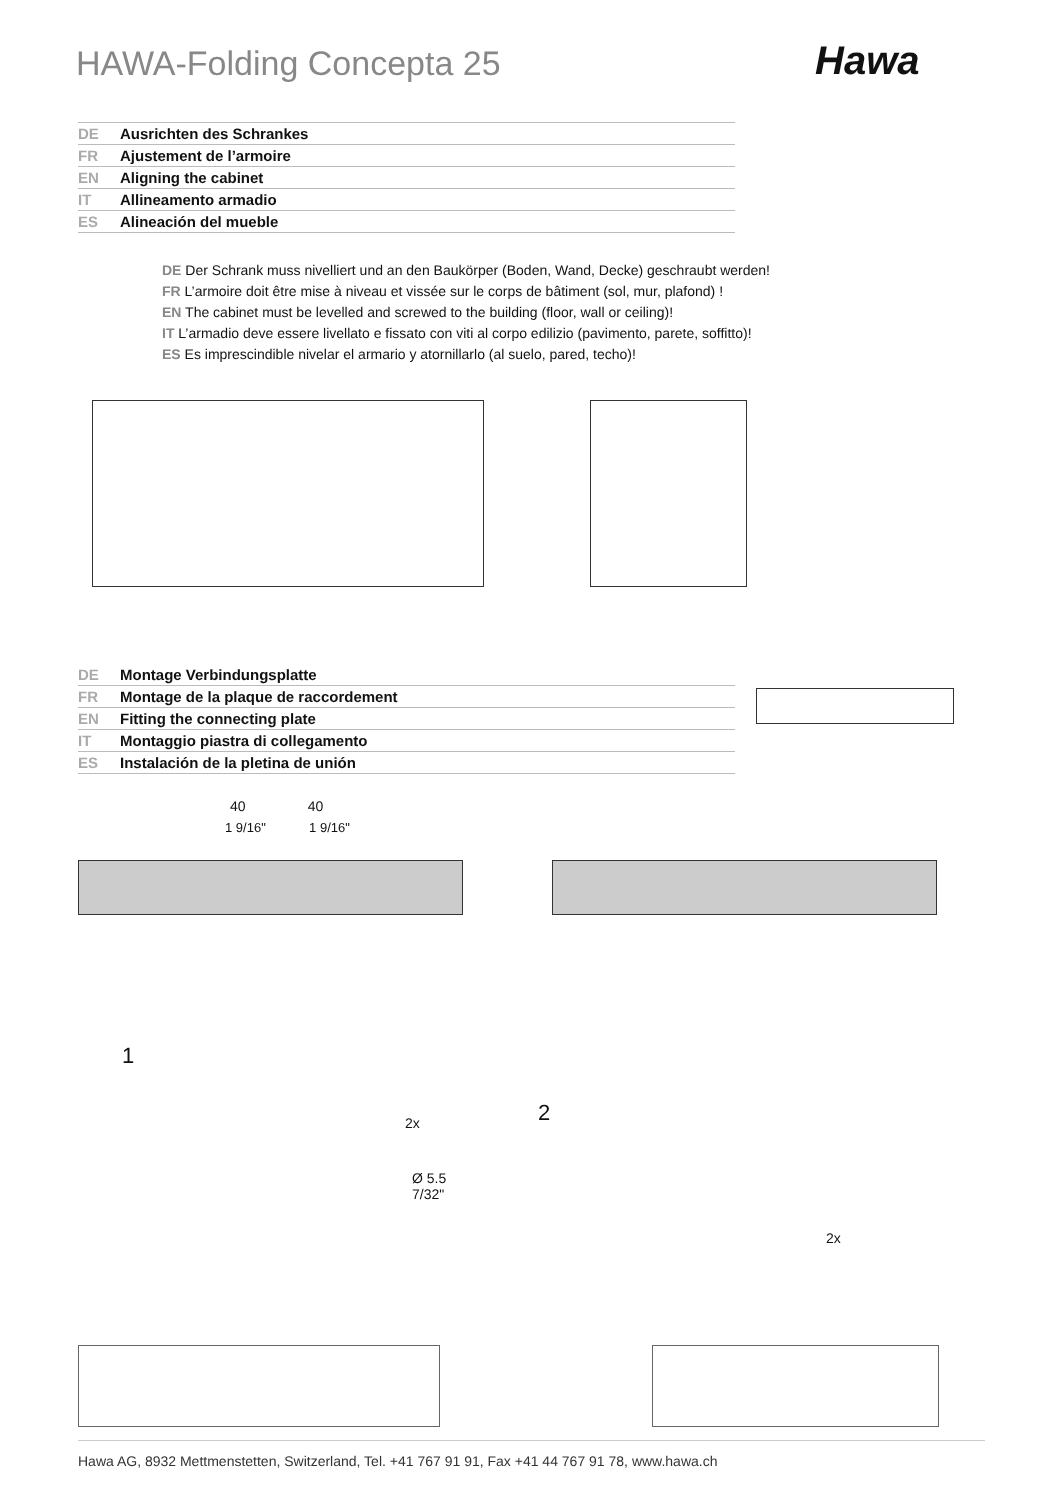HAWA-Folding Concepta 25 Hawa
DE Ausrichten des Schrankes
FR Ajustement de l’armoire
EN Aligning the cabinet
IT Allineamento armadio
ES Alineación del mueble
DE Der Schrank muss nivelliert und an den Baukörper (Boden, Wand, Decke) geschraubt werden!
FR L’armoire doit être mise à niveau et vissée sur le corps de bâtiment (sol, mur, plafond) !
EN The cabinet must be levelled and screwed to the building (floor, wall or ceiling)!
IT L’armadio deve essere livellato e fissato con viti al corpo edilizio (pavimento, parete, soffitto)!
ES Es imprescindible nivelar el armario y atornillarlo (al suelo, pared, techo)!
DE Montage Verbindungsplatte
FR Montage de la plaque de raccordement
EN Fitting the connecting plate
IT Montaggio piastra di collegamento
ES Instalación de la pletina de unión
40 40
1 9/16" 1 9/16"
1
2
2x
Ø 5.5
7/32"
2x
Hawa AG, 8932 Mettmenstetten, Switzerland, Tel. +41 767 91 91, Fax +41 44 767 91 78, www.hawa.ch